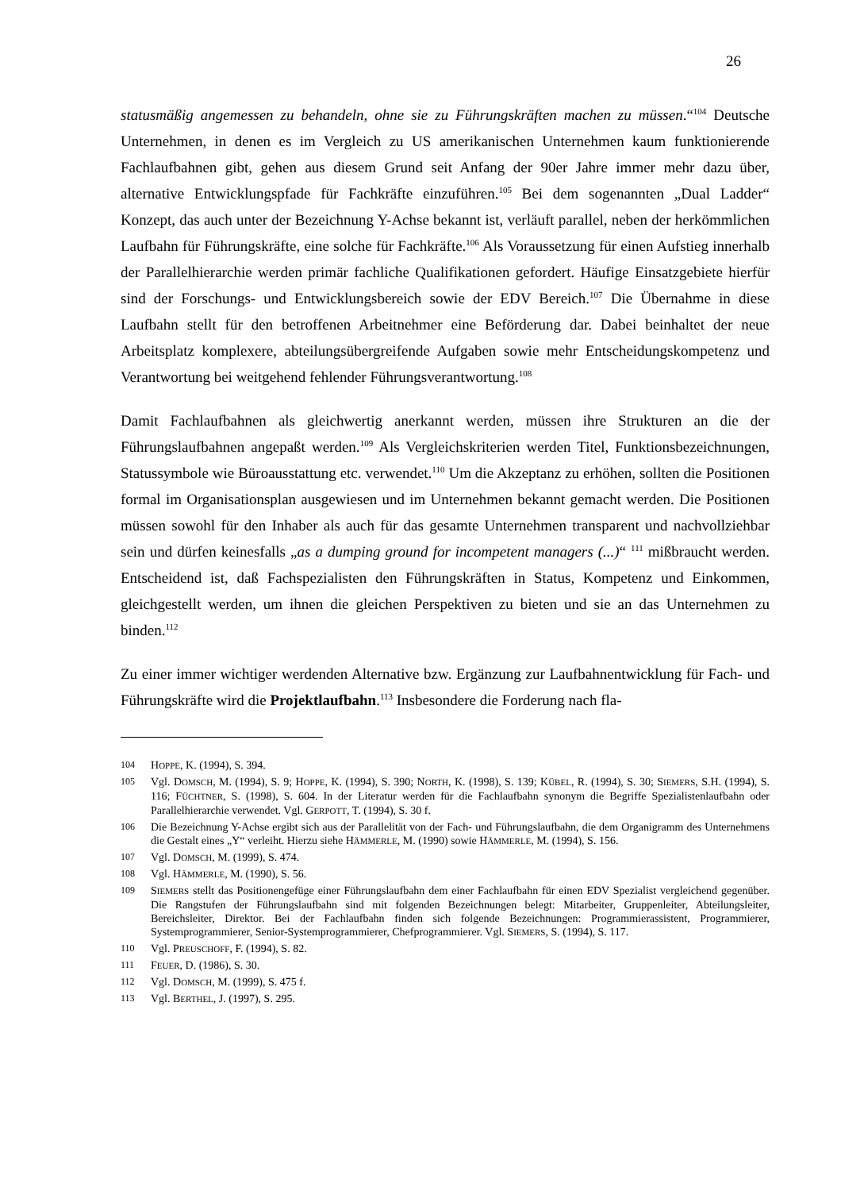26
statusmäßig angemessen zu behandeln, ohne sie zu Führungskräften machen zu müssen.“<sup>104</sup> Deutsche Unternehmen, in denen es im Vergleich zu US amerikanischen Unternehmen kaum funktionierende Fachlaufbahnen gibt, gehen aus diesem Grund seit Anfang der 90er Jahre immer mehr dazu über, alternative Entwicklungspfade für Fachkräfte einzuführen.<sup>105</sup> Bei dem sogenannten „Dual Ladder“ Konzept, das auch unter der Bezeichnung Y-Achse bekannt ist, verläuft parallel, neben der herkömmlichen Laufbahn für Führungskräfte, eine solche für Fachkräfte.<sup>106</sup> Als Voraussetzung für einen Aufstieg innerhalb der Parallelhierarchie werden primär fachliche Qualifikationen gefordert. Häufige Einsatzgebiete hierfür sind der Forschungs- und Entwicklungsbereich sowie der EDV Bereich.<sup>107</sup> Die Übernahme in diese Laufbahn stellt für den betroffenen Arbeitnehmer eine Beförderung dar. Dabei beinhaltet der neue Arbeitsplatz komplexere, abteilungsübergreifende Aufgaben sowie mehr Entscheidungskompetenz und Verantwortung bei weitgehend fehlender Führungsverantwortung.<sup>108</sup>
Damit Fachlaufbahnen als gleichwertig anerkannt werden, müssen ihre Strukturen an die der Führungslaufbahnen angepaßt werden.<sup>109</sup> Als Vergleichskriterien werden Titel, Funktionsbezeichnungen, Statussymbole wie Büroausstattung etc. verwendet.<sup>110</sup> Um die Akzeptanz zu erhöhen, sollten die Positionen formal im Organisationsplan ausgewiesen und im Unternehmen bekannt gemacht werden. Die Positionen müssen sowohl für den Inhaber als auch für das gesamte Unternehmen transparent und nachvollziehbar sein und dürfen keinesfalls „as a dumping ground for incompetent managers (...)“ <sup>111</sup> mißbraucht werden. Entscheidend ist, daß Fachspezialisten den Führungskräften in Status, Kompetenz und Einkommen, gleichgestellt werden, um ihnen die gleichen Perspektiven zu bieten und sie an das Unternehmen zu binden.<sup>112</sup>
Zu einer immer wichtiger werdenden Alternative bzw. Ergänzung zur Laufbahnentwicklung für Fach- und Führungskräfte wird die Projektlaufbahn.<sup>113</sup> Insbesondere die Forderung nach fla-
104 HOPPE, K. (1994), S. 394.
105 Vgl. DOMSCH, M. (1994), S. 9; HOPPE, K. (1994), S. 390; NORTH, K. (1998), S. 139; KÜBEL, R. (1994), S. 30; SIEMERS, S.H. (1994), S. 116; FÜCHTNER, S. (1998), S. 604. In der Literatur werden für die Fachlaufbahn synonym die Begriffe Spezialistenlaufbahn oder Parallelhierarchie verwendet. Vgl. GERPOTT, T. (1994), S. 30 f.
106 Die Bezeichnung Y-Achse ergibt sich aus der Parallelität von der Fach- und Führungslaufbahn, die dem Organigramm des Unternehmens die Gestalt eines „Y“ verleiht. Hierzu siehe HÄMMERLE, M. (1990) sowie HÄMMERLE, M. (1994), S. 156.
107 Vgl. DOMSCH, M. (1999), S. 474.
108 Vgl. HÄMMERLE, M. (1990), S. 56.
109 SIEMERS stellt das Positionengefüge einer Führungslaufbahn dem einer Fachlaufbahn für einen EDV Spezialist vergleichend gegenüber. Die Rangstufen der Führungslaufbahn sind mit folgenden Bezeichnungen belegt: Mitarbeiter, Gruppenleiter, Abteilungsleiter, Bereichsleiter, Direktor. Bei der Fachlaufbahn finden sich folgende Bezeichnungen: Programmierassistent, Programmierer, Systemprogrammierer, Senior-Systemprogrammierer, Chefprogrammierer. Vgl. SIEMERS, S. (1994), S. 117.
110 Vgl. PREUSCHOFF, F. (1994), S. 82.
111 FEUER, D. (1986), S. 30.
112 Vgl. DOMSCH, M. (1999), S. 475 f.
113 Vgl. BERTHEL, J. (1997), S. 295.